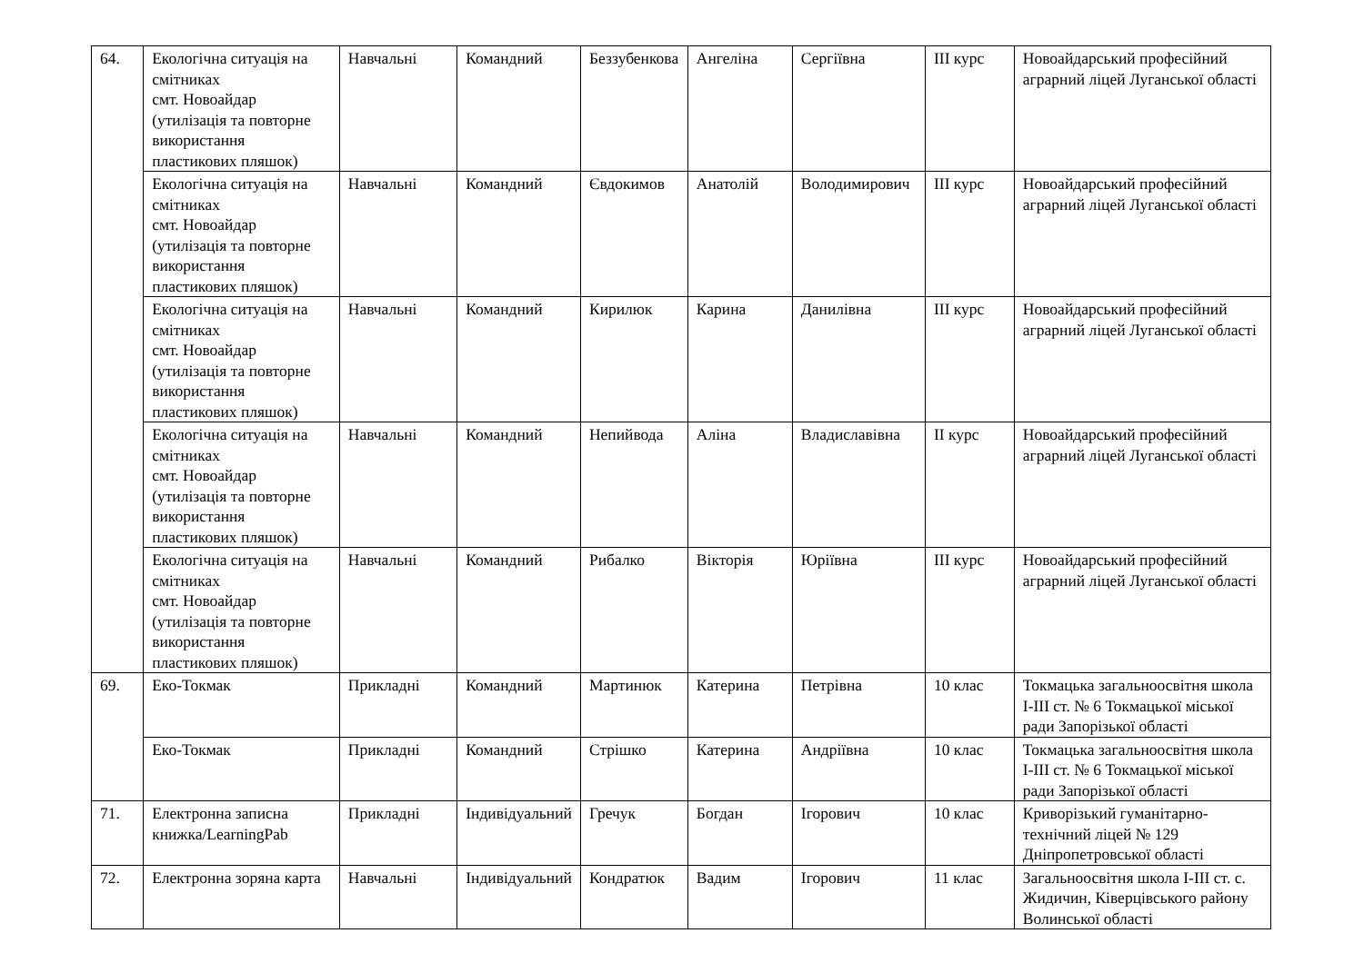| 64. | Екологічна ситуація на смітниках смт. Новоайдар (утилізація та повторне використання пластикових пляшок) | Навчальні | Командний | Беззубенкова | Ангеліна | Сергіївна | ІІІ курс | Новоайдарський професійний аграрний ліцей Луганської області |
| | Екологічна ситуація на смітниках смт. Новоайдар (утилізація та повторне використання пластикових пляшок) | Навчальні | Командний | Євдокимов | Анатолій | Володимирович | ІІІ курс | Новоайдарський професійний аграрний ліцей Луганської області |
| | Екологічна ситуація на смітниках смт. Новоайдар (утилізація та повторне використання пластикових пляшок) | Навчальні | Командний | Кирилюк | Карина | Данилівна | ІІІ курс | Новоайдарський професійний аграрний ліцей Луганської області |
| | Екологічна ситуація на смітниках смт. Новоайдар (утилізація та повторне використання пластикових пляшок) | Навчальні | Командний | Непийвода | Аліна | Владиславівна | ІІ курс | Новоайдарський професійний аграрний ліцей Луганської області |
| | Екологічна ситуація на смітниках смт. Новоайдар (утилізація та повторне використання пластикових пляшок) | Навчальні | Командний | Рибалко | Вікторія | Юріївна | ІІІ курс | Новоайдарський професійний аграрний ліцей Луганської області |
| 69. | Еко-Токмак | Прикладні | Командний | Мартинюк | Катерина | Петрівна | 10 клас | Токмацька загальноосвітня школа І-ІІІ ст. № 6 Токмацької міської ради Запорізької області |
| | Еко-Токмак | Прикладні | Командний | Стрішко | Катерина | Андріївна | 10 клас | Токмацька загальноосвітня школа І-ІІІ ст. № 6 Токмацької міської ради Запорізької області |
| 71. | Електронна записна книжка/LearningPab | Прикладні | Індивідуальний | Гречук | Богдан | Ігорович | 10 клас | Криворізький гуманітарно-технічний ліцей № 129 Дніпропетровської області |
| 72. | Електронна зоряна карта | Навчальні | Індивідуальний | Кондратюк | Вадим | Ігорович | 11 клас | Загальноосвітня школа І-ІІІ ст. с. Жидичин, Ківерцівського району Волинської області |